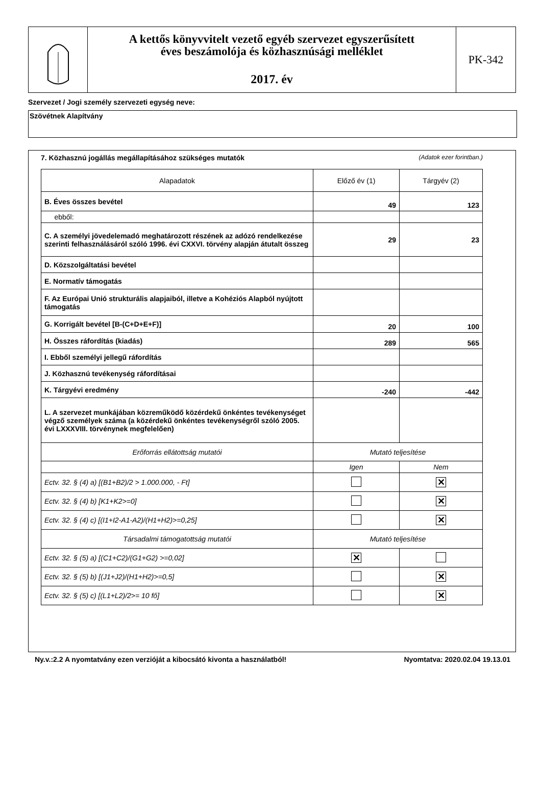A kettős könyvvitelt vezető egyéb szervezet egyszerűsített
éves beszámolója és közhasznúsági melléklet
2017. év
PK-342
Szervezet / Jogi személy szervezeti egység neve:
Szövétnek Alapítvány
7. Közhasznú jogállás megállapításához szükséges mutatók (Adatok ezer forintban.)
| Alapadatok | Előző év (1) | Tárgyév (2) |
| --- | --- | --- |
| B. Éves összes bevétel | 49 | 123 |
| ebből: | | |
| C. A személyi jövedelemadó meghatározott részének az adózó rendelkezése szerinti felhasználásáról szóló 1996. évi CXXVI. törvény alapján átutalt összeg | 29 | 23 |
| D. Közszolgáltatási bevétel | | |
| E. Normatív támogatás | | |
| F. Az Európai Unió strukturális alapjaiból, illetve a Kohéziós Alapból nyújtott támogatás | | |
| G. Korrigált bevétel [B-(C+D+E+F)] | 20 | 100 |
| H. Összes ráfordítás (kiadás) | 289 | 565 |
| I. Ebből személyi jellegű ráfordítás | | |
| J. Közhasznú tevékenység ráfordításai | | |
| K. Tárgyévi eredmény | -240 | -442 |
| L. A szervezet munkájában közreműködő közérdekű önkéntes tevékenységet végző személyek száma (a közérdekű önkéntes tevékenységről szóló 2005. évi LXXXVIII. törvénynek megfelelően) | | |
| Erőforrás ellátottság mutatói | Mutató teljesítése | |
| | Igen | Nem |
| Ectv. 32. § (4) a) [(B1+B2)/2 > 1.000.000, - Ft] | | ✕ |
| Ectv. 32. § (4) b) [K1+K2>=0] | | ✕ |
| Ectv. 32. § (4) c) [(I1+I2-A1-A2)/(H1+H2)>=0,25] | | ✕ |
| Társadalmi támogatottság mutatói | Mutató teljesítése | |
| Ectv. 32. § (5) a) [(C1+C2)/(G1+G2) >=0,02] | ✕ | |
| Ectv. 32. § (5) b) [(J1+J2)/(H1+H2)>=0,5] | | ✕ |
| Ectv. 32. § (5) c) [(L1+L2)/2>= 10 fő] | | ✕ |
Ny.v.:2.2 A nyomtatvány ezen verzióját a kibocsátó kivonta a használatból! Nyomtatva: 2020.02.04 19.13.01